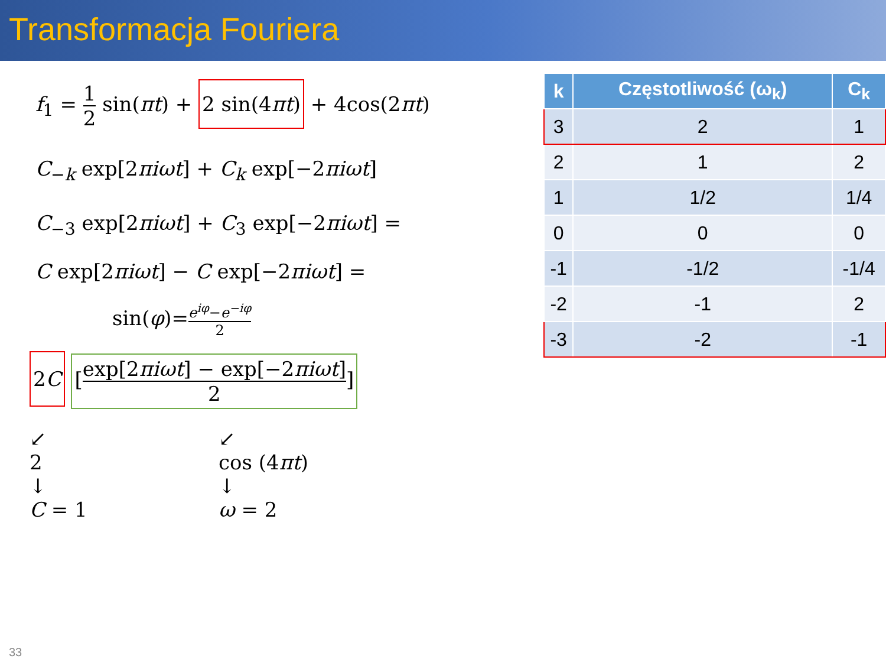Transformacja Fouriera
f<sub>1</sub> = 1 2 sin(πt) + 2 sin(4πt) + 4cos(2πt)
C<sub>−k</sub> exp[2πiωt] + C<sub>k</sub> exp[−2πiωt]
C<sub>−3</sub> exp[2πiωt] + C<sub>3</sub> exp[−2πiωt] =
C exp[2πiωt] − C exp[−2πiωt] =
sin(φ)=e<sup>iφ</sup>−e<sup>−iφ</sup> 2
2C [exp[2πiωt] − exp[−2πiωt] 2]
↙
2
↓
C = 1
↙
cos (4πt)
↓
ω = 2
| k | Częstotliwość (ω<sub>k</sub>) | C<sub>k</sub> |
| --- | --- | --- |
| 3 | 2 | 1 |
| 2 | 1 | 2 |
| 1 | 1/2 | 1/4 |
| 0 | 0 | 0 |
| -1 | -1/2 | -1/4 |
| -2 | -1 | 2 |
| -3 | -2 | -1 |
33